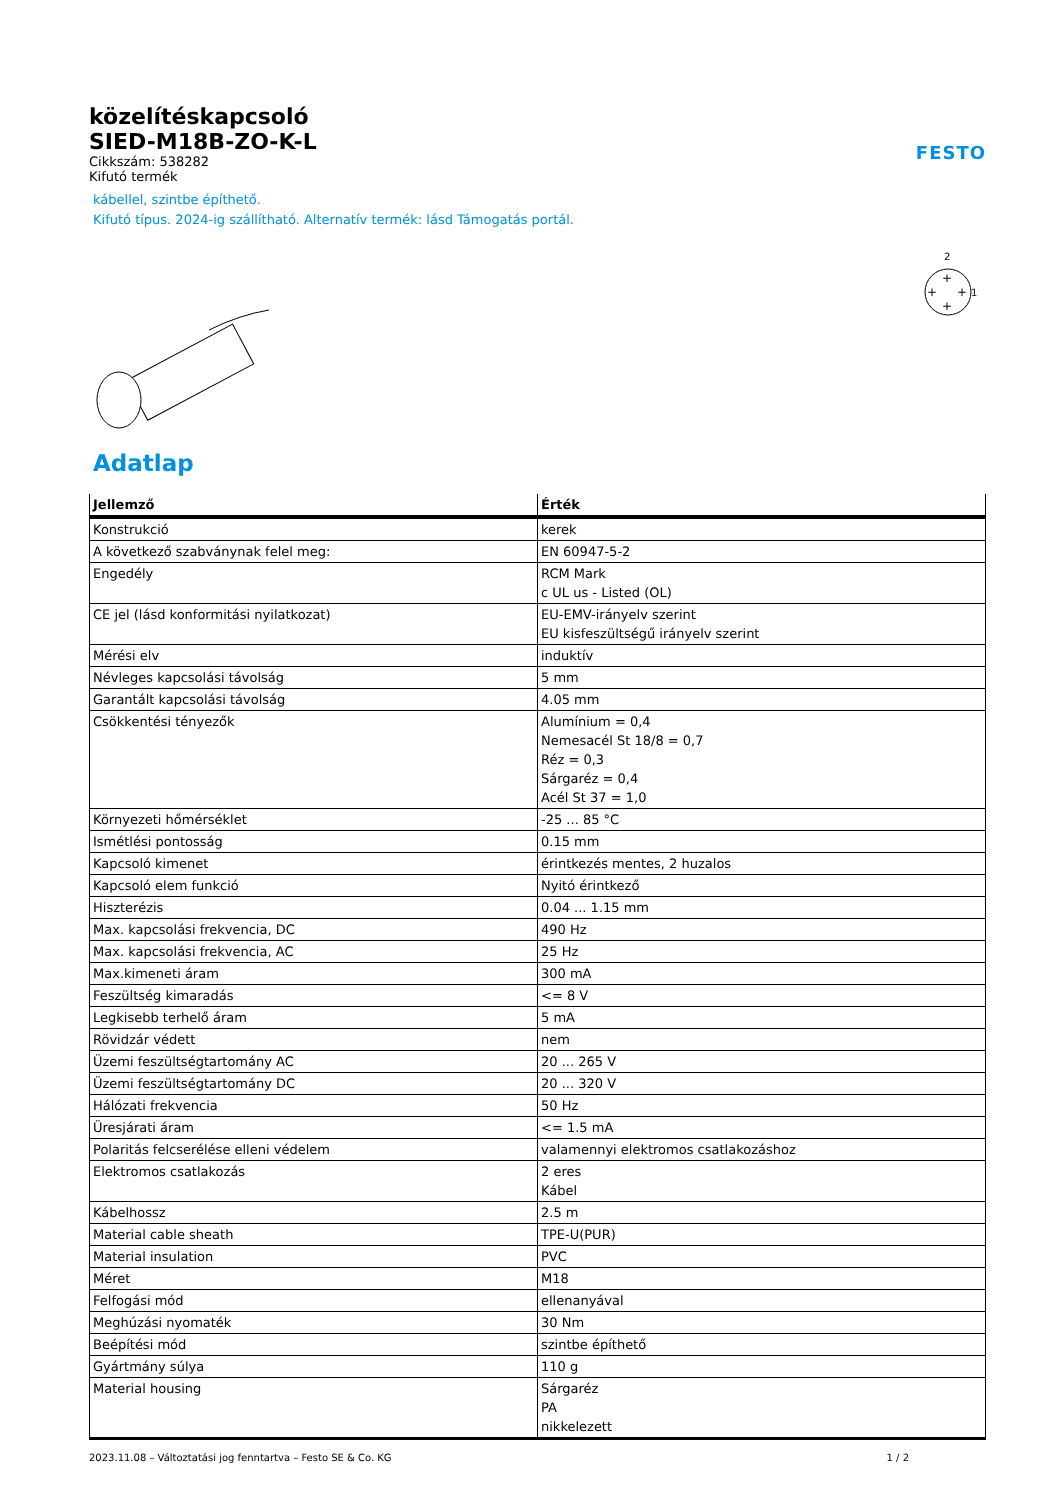FESTO
közelítéskapcsoló
SIED-M18B-ZO-K-L
Cikkszám: 538282
Kifutó termék
kábellel, szintbe építhető.
Kifutó típus. 2024-ig szállítható. Alternatív termék: lásd Támogatás portál.
2
1
+
+
+
+
Adatlap
| Jellemző | Érték |
| --- | --- |
| Konstrukció | kerek |
| A következő szabványnak felel meg: | EN 60947-5-2 |
| Engedély | RCM Mark c UL us - Listed (OL) |
| CE jel (lásd konformitási nyilatkozat) | EU-EMV-irányelv szerint EU kisfeszültségű irányelv szerint |
| Mérési elv | induktív |
| Névleges kapcsolási távolság | 5 mm |
| Garantált kapcsolási távolság | 4.05 mm |
| Csökkentési tényezők | Alumínium = 0,4 Nemesacél St 18/8 = 0,7 Réz = 0,3 Sárgaréz = 0,4 Acél St 37 = 1,0 |
| Környezeti hőmérséklet | -25 ... 85 °C |
| Ismétlési pontosság | 0.15 mm |
| Kapcsoló kimenet | érintkezés mentes, 2 huzalos |
| Kapcsoló elem funkció | Nyitó érintkező |
| Hiszterézis | 0.04 ... 1.15 mm |
| Max. kapcsolási frekvencia, DC | 490 Hz |
| Max. kapcsolási frekvencia, AC | 25 Hz |
| Max.kimeneti áram | 300 mA |
| Feszültség kimaradás | <= 8 V |
| Legkisebb terhelő áram | 5 mA |
| Rövidzár védett | nem |
| Üzemi feszültségtartomány AC | 20 ... 265 V |
| Üzemi feszültségtartomány DC | 20 ... 320 V |
| Hálózati frekvencia | 50 Hz |
| Üresjárati áram | <= 1.5 mA |
| Polaritás felcserélése elleni védelem | valamennyi elektromos csatlakozáshoz |
| Elektromos csatlakozás | 2 eres Kábel |
| Kábelhossz | 2.5 m |
| Material cable sheath | TPE-U(PUR) |
| Material insulation | PVC |
| Méret | M18 |
| Felfogási mód | ellenanyával |
| Meghúzási nyomaték | 30 Nm |
| Beépítési mód | szintbe építhető |
| Gyártmány súlya | 110 g |
| Material housing | Sárgaréz PA nikkelezett |
2023.11.08 – Változtatási jog fenntartva – Festo SE & Co. KG 1 / 2